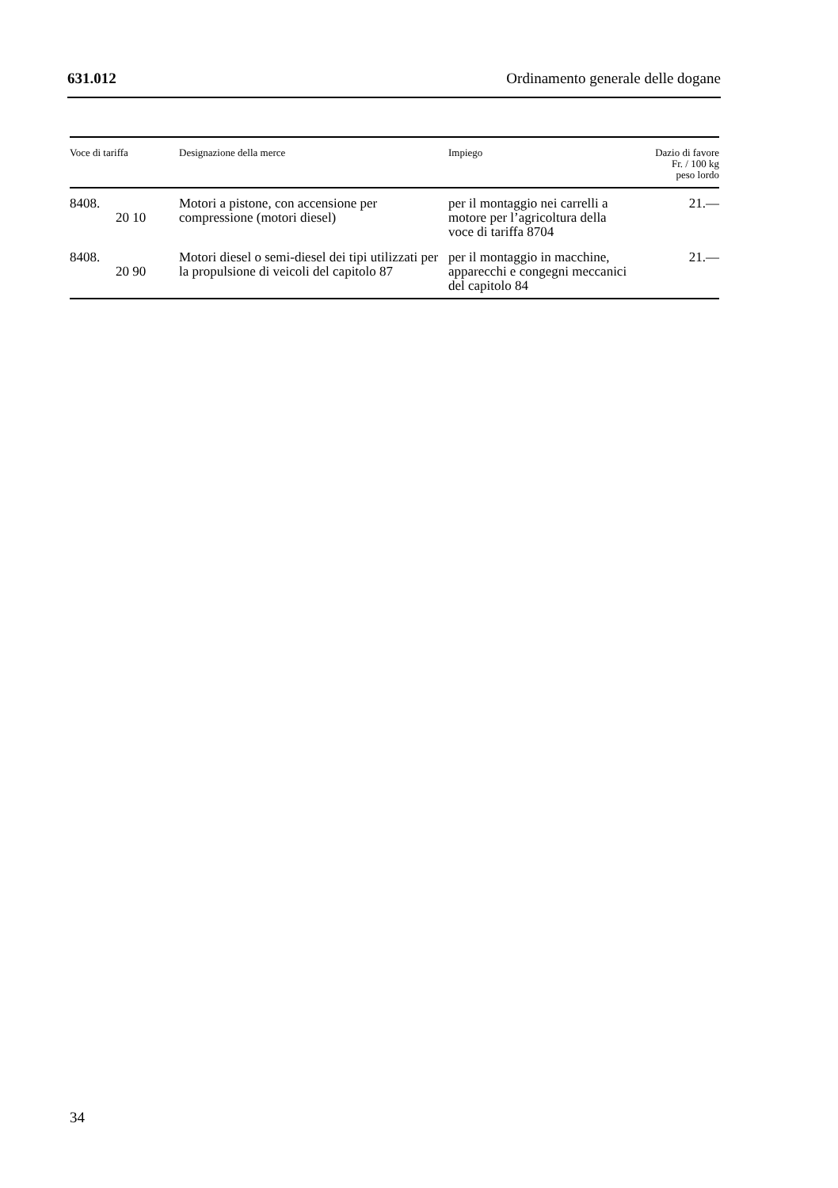631.012 Ordinamento generale delle dogane
| Voce di tariffa | Designazione della merce | Impiego | Dazio di favore Fr. / 100 kg peso lordo |
| --- | --- | --- | --- |
| 8408. 20 10 | Motori a pistone, con accensione per compressione (motori diesel) | per il montaggio nei carrelli a motore per l’agricoltura della voce di tariffa 8704 | 21.— |
| 8408. 20 90 | Motori diesel o semi-diesel dei tipi utilizzati per la propulsione di veicoli del capitolo 87 | per il montaggio in macchine, apparecchi e congegni meccanici del capitolo 84 | 21.— |
34